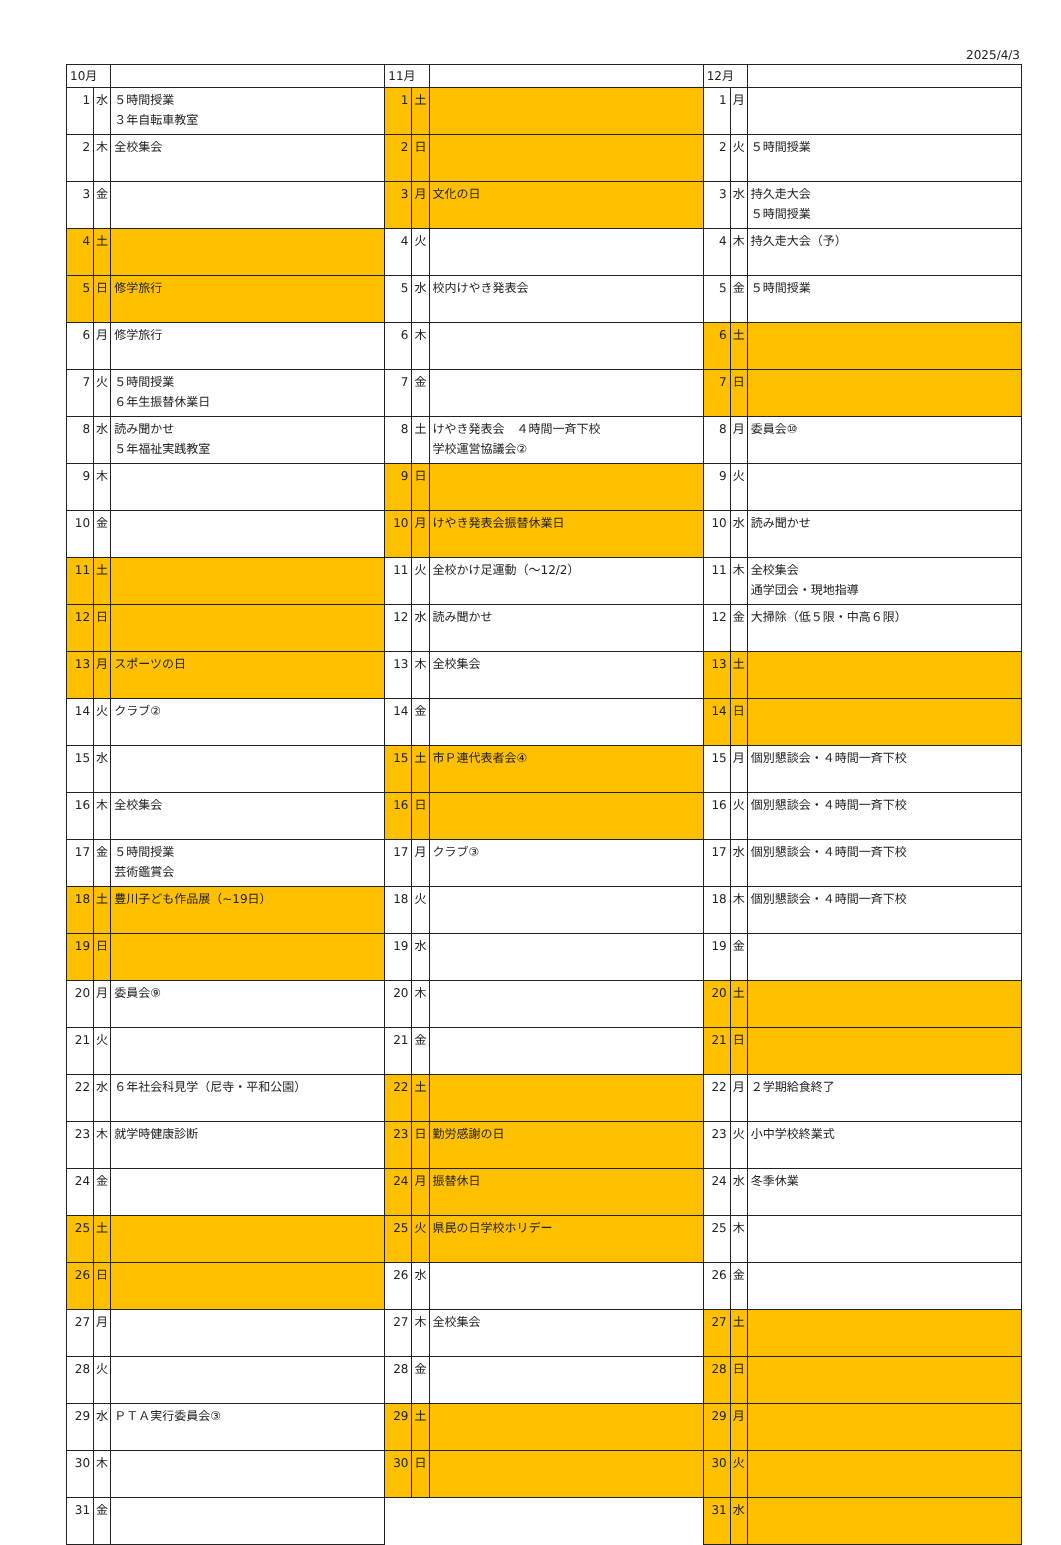2025/4/3
| 10月 | | | 11月 | | | 12月 | | |
| 1 | 水 | ５時間授業 ３年自転車教室 | 1 | 土 | | 1 | 月 | |
| 2 | 木 | 全校集会 | 2 | 日 | | 2 | 火 | ５時間授業 |
| 3 | 金 | | 3 | 月 | 文化の日 | 3 | 水 | 持久走大会 ５時間授業 |
| 4 | 土 | | 4 | 火 | | 4 | 木 | 持久走大会（予） |
| 5 | 日 | 修学旅行 | 5 | 水 | 校内けやき発表会 | 5 | 金 | ５時間授業 |
| 6 | 月 | 修学旅行 | 6 | 木 | | 6 | 土 | |
| 7 | 火 | ５時間授業 ６年生振替休業日 | 7 | 金 | | 7 | 日 | |
| 8 | 水 | 読み聞かせ ５年福祉実践教室 | 8 | 土 | けやき発表会 ４時間一斉下校 学校運営協議会② | 8 | 月 | 委員会⑩ |
| 9 | 木 | | 9 | 日 | | 9 | 火 | |
| 10 | 金 | | 10 | 月 | けやき発表会振替休業日 | 10 | 水 | 読み聞かせ |
| 11 | 土 | | 11 | 火 | 全校かけ足運動（〜12/2） | 11 | 木 | 全校集会 通学団会・現地指導 |
| 12 | 日 | | 12 | 水 | 読み聞かせ | 12 | 金 | 大掃除（低５限・中高６限） |
| 13 | 月 | スポーツの日 | 13 | 木 | 全校集会 | 13 | 土 | |
| 14 | 火 | クラブ② | 14 | 金 | | 14 | 日 | |
| 15 | 水 | | 15 | 土 | 市Ｐ連代表者会④ | 15 | 月 | 個別懇談会・４時間一斉下校 |
| 16 | 木 | 全校集会 | 16 | 日 | | 16 | 火 | 個別懇談会・４時間一斉下校 |
| 17 | 金 | ５時間授業 芸術鑑賞会 | 17 | 月 | クラブ③ | 17 | 水 | 個別懇談会・４時間一斉下校 |
| 18 | 土 | 豊川子ども作品展（~19日） | 18 | 火 | | 18 | 木 | 個別懇談会・４時間一斉下校 |
| 19 | 日 | | 19 | 水 | | 19 | 金 | |
| 20 | 月 | 委員会⑨ | 20 | 木 | | 20 | 土 | |
| 21 | 火 | | 21 | 金 | | 21 | 日 | |
| 22 | 水 | ６年社会科見学（尼寺・平和公園） | 22 | 土 | | 22 | 月 | ２学期給食終了 |
| 23 | 木 | 就学時健康診断 | 23 | 日 | 勤労感謝の日 | 23 | 火 | 小中学校終業式 |
| 24 | 金 | | 24 | 月 | 振替休日 | 24 | 水 | 冬季休業 |
| 25 | 土 | | 25 | 火 | 県民の日学校ホリデー | 25 | 木 | |
| 26 | 日 | | 26 | 水 | | 26 | 金 | |
| 27 | 月 | | 27 | 木 | 全校集会 | 27 | 土 | |
| 28 | 火 | | 28 | 金 | | 28 | 日 | |
| 29 | 水 | ＰＴＡ実行委員会③ | 29 | 土 | | 29 | 月 | |
| 30 | 木 | | 30 | 日 | | 30 | 火 | |
| 31 | 金 | | | | | 31 | 水 | |